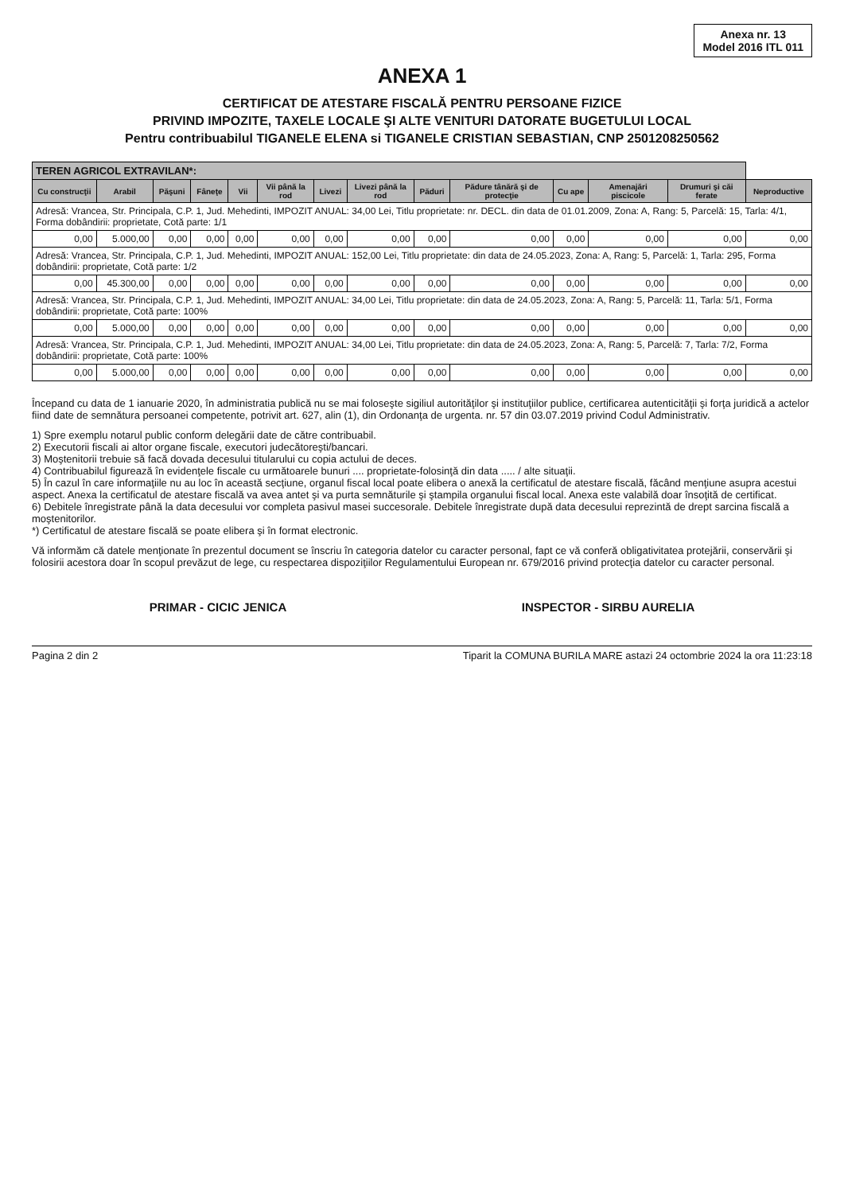Anexa nr. 13
Model 2016 ITL 011
ANEXA 1
CERTIFICAT DE ATESTARE FISCALĂ PENTRU PERSOANE FIZICE
PRIVIND IMPOZITE, TAXELE LOCALE ŞI ALTE VENITURI DATORATE BUGETULUI LOCAL
Pentru contribuabilul TIGANELE ELENA si TIGANELE CRISTIAN SEBASTIAN, CNP 2501208250562
| TEREN AGRICOL EXTRAVILAN*: | | | | | | | | | | | | | |
| --- | --- | --- | --- | --- | --- | --- | --- | --- | --- | --- | --- | --- | --- |
| Cu construcţii | Arabil | Păşuni | Fâneţe | Vii | Vii până la rod | Livezi | Livezi până la rod | Păduri | Pădure tânără şi de protecţie | Cu ape | Amenajări piscicole | Drumuri şi căi ferate | Neproductive |
| Adresă: Vrancea, Str. Principala, C.P. 1, Jud. Mehedinti, IMPOZIT ANUAL: 34,00 Lei, Titlu proprietate: nr. DECL. din data de 01.01.2009, Zona: A, Rang: 5, Parcelă: 15, Tarla: 4/1, Forma dobândirii: proprietate, Cotă parte: 1/1 | | | | | | | | | | | | | |
| 0,00 | 5.000,00 | 0,00 | 0,00 | 0,00 | 0,00 | 0,00 | 0,00 | 0,00 | 0,00 | 0,00 | 0,00 | 0,00 | 0,00 |
| Adresă: Vrancea, Str. Principala, C.P. 1, Jud. Mehedinti, IMPOZIT ANUAL: 152,00 Lei, Titlu proprietate: din data de 24.05.2023, Zona: A, Rang: 5, Parcelă: 1, Tarla: 295, Forma dobândirii: proprietate, Cotă parte: 1/2 | | | | | | | | | | | | | |
| 0,00 | 45.300,00 | 0,00 | 0,00 | 0,00 | 0,00 | 0,00 | 0,00 | 0,00 | 0,00 | 0,00 | 0,00 | 0,00 | 0,00 |
| Adresă: Vrancea, Str. Principala, C.P. 1, Jud. Mehedinti, IMPOZIT ANUAL: 34,00 Lei, Titlu proprietate: din data de 24.05.2023, Zona: A, Rang: 5, Parcelă: 11, Tarla: 5/1, Forma dobândirii: proprietate, Cotă parte: 100% | | | | | | | | | | | | | |
| 0,00 | 5.000,00 | 0,00 | 0,00 | 0,00 | 0,00 | 0,00 | 0,00 | 0,00 | 0,00 | 0,00 | 0,00 | 0,00 | 0,00 |
| Adresă: Vrancea, Str. Principala, C.P. 1, Jud. Mehedinti, IMPOZIT ANUAL: 34,00 Lei, Titlu proprietate: din data de 24.05.2023, Zona: A, Rang: 5, Parcelă: 7, Tarla: 7/2, Forma dobândirii: proprietate, Cotă parte: 100% | | | | | | | | | | | | | |
| 0,00 | 5.000,00 | 0,00 | 0,00 | 0,00 | 0,00 | 0,00 | 0,00 | 0,00 | 0,00 | 0,00 | 0,00 | 0,00 | 0,00 |
Începand cu data de 1 ianuarie 2020, în administratia publică nu se mai foloseşte sigiliul autorităţilor şi instituţiilor publice, certificarea autenticităţii şi forţa juridică a actelor fiind date de semnătura persoanei competente, potrivit art. 627, alin (1), din Ordonanţa de urgenta. nr. 57 din 03.07.2019 privind Codul Administrativ.
1) Spre exemplu notarul public conform delegării date de către contribuabil.
2) Executorii fiscali ai altor organe fiscale, executori judecătoreşti/bancari.
3) Moştenitorii trebuie să facă dovada decesului titularului cu copia actului de deces.
4) Contribuabilul figurează în evidenţele fiscale cu următoarele bunuri .... proprietate-folosinţă din data ..... / alte situaţii.
5) În cazul în care informaţiile nu au loc în această secţiune, organul fiscal local poate elibera o anexă la certificatul de atestare fiscală, făcând menţiune asupra acestui aspect. Anexa la certificatul de atestare fiscală va avea antet şi va purta semnăturile şi ştampila organului fiscal local. Anexa este valabilă doar însoţită de certificat.
6) Debitele înregistrate până la data decesului vor completa pasivul masei succesorale. Debitele înregistrate după data decesului reprezintă de drept sarcina fiscală a moştenitorilor.
*) Certificatul de atestare fiscală se poate elibera şi în format electronic.
Vă informăm că datele menţionate în prezentul document se înscriu în categoria datelor cu caracter personal, fapt ce vă conferă obligativitatea protejării, conservării şi folosirii acestora doar în scopul prevăzut de lege, cu respectarea dispoziţiilor Regulamentului European nr. 679/2016 privind protecţia datelor cu caracter personal.
PRIMAR - CICIC JENICA INSPECTOR - SIRBU AURELIA
Pagina 2 din 2 Tiparit la COMUNA BURILA MARE astazi 24 octombrie 2024 la ora 11:23:18